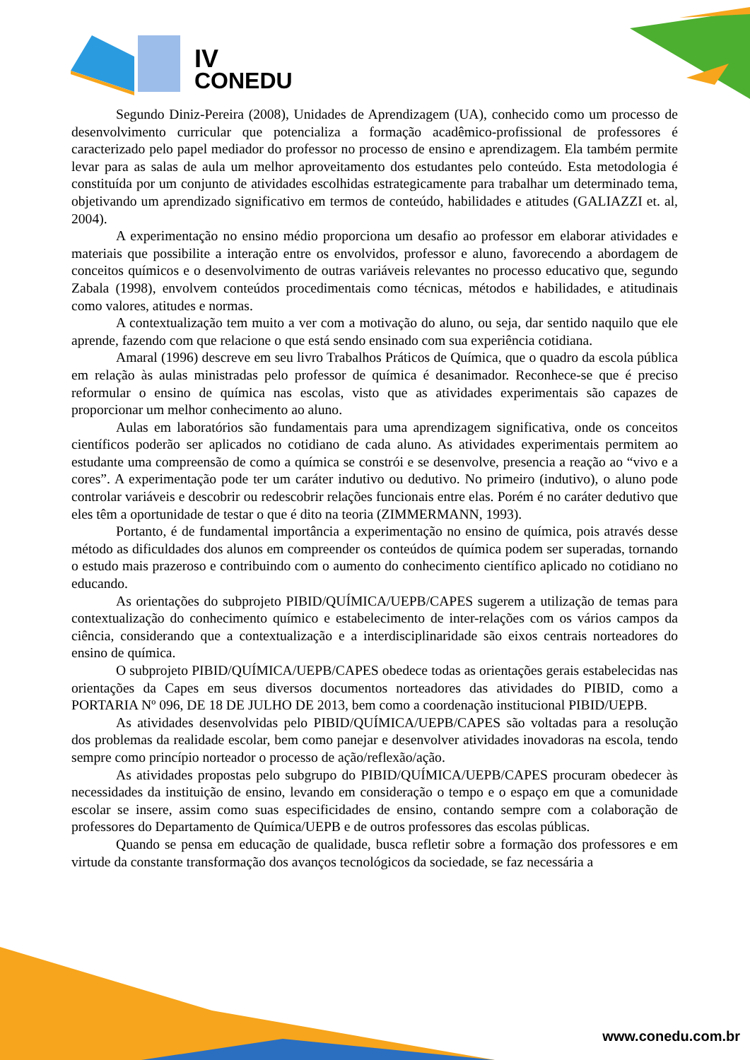IV
CONEDU
Segundo Diniz-Pereira (2008), Unidades de Aprendizagem (UA), conhecido como um processo de desenvolvimento curricular que potencializa a formação acadêmico-profissional de professores é caracterizado pelo papel mediador do professor no processo de ensino e aprendizagem. Ela também permite levar para as salas de aula um melhor aproveitamento dos estudantes pelo conteúdo. Esta metodologia é constituída por um conjunto de atividades escolhidas estrategicamente para trabalhar um determinado tema, objetivando um aprendizado significativo em termos de conteúdo, habilidades e atitudes (GALIAZZI et. al, 2004).
A experimentação no ensino médio proporciona um desafio ao professor em elaborar atividades e materiais que possibilite a interação entre os envolvidos, professor e aluno, favorecendo a abordagem de conceitos químicos e o desenvolvimento de outras variáveis relevantes no processo educativo que, segundo Zabala (1998), envolvem conteúdos procedimentais como técnicas, métodos e habilidades, e atitudinais como valores, atitudes e normas.
A contextualização tem muito a ver com a motivação do aluno, ou seja, dar sentido naquilo que ele aprende, fazendo com que relacione o que está sendo ensinado com sua experiência cotidiana.
Amaral (1996) descreve em seu livro Trabalhos Práticos de Química, que o quadro da escola pública em relação às aulas ministradas pelo professor de química é desanimador. Reconhece-se que é preciso reformular o ensino de química nas escolas, visto que as atividades experimentais são capazes de proporcionar um melhor conhecimento ao aluno.
Aulas em laboratórios são fundamentais para uma aprendizagem significativa, onde os conceitos científicos poderão ser aplicados no cotidiano de cada aluno. As atividades experimentais permitem ao estudante uma compreensão de como a química se constrói e se desenvolve, presencia a reação ao “vivo e a cores”. A experimentação pode ter um caráter indutivo ou dedutivo. No primeiro (indutivo), o aluno pode controlar variáveis e descobrir ou redescobrir relações funcionais entre elas. Porém é no caráter dedutivo que eles têm a oportunidade de testar o que é dito na teoria (ZIMMERMANN, 1993).
Portanto, é de fundamental importância a experimentação no ensino de química, pois através desse método as dificuldades dos alunos em compreender os conteúdos de química podem ser superadas, tornando o estudo mais prazeroso e contribuindo com o aumento do conhecimento científico aplicado no cotidiano no educando.
As orientações do subprojeto PIBID/QUÍMICA/UEPB/CAPES sugerem a utilização de temas para contextualização do conhecimento químico e estabelecimento de inter-relações com os vários campos da ciência, considerando que a contextualização e a interdisciplinaridade são eixos centrais norteadores do ensino de química.
O subprojeto PIBID/QUÍMICA/UEPB/CAPES obedece todas as orientações gerais estabelecidas nas orientações da Capes em seus diversos documentos norteadores das atividades do PIBID, como a PORTARIA Nº 096, DE 18 DE JULHO DE 2013, bem como a coordenação institucional PIBID/UEPB.
As atividades desenvolvidas pelo PIBID/QUÍMICA/UEPB/CAPES são voltadas para a resolução dos problemas da realidade escolar, bem como panejar e desenvolver atividades inovadoras na escola, tendo sempre como princípio norteador o processo de ação/reflexão/ação.
As atividades propostas pelo subgrupo do PIBID/QUÍMICA/UEPB/CAPES procuram obedecer às necessidades da instituição de ensino, levando em consideração o tempo e o espaço em que a comunidade escolar se insere, assim como suas especificidades de ensino, contando sempre com a colaboração de professores do Departamento de Química/UEPB e de outros professores das escolas públicas.
Quando se pensa em educação de qualidade, busca refletir sobre a formação dos professores e em virtude da constante transformação dos avanços tecnológicos da sociedade, se faz necessária a
www.conedu.com.br